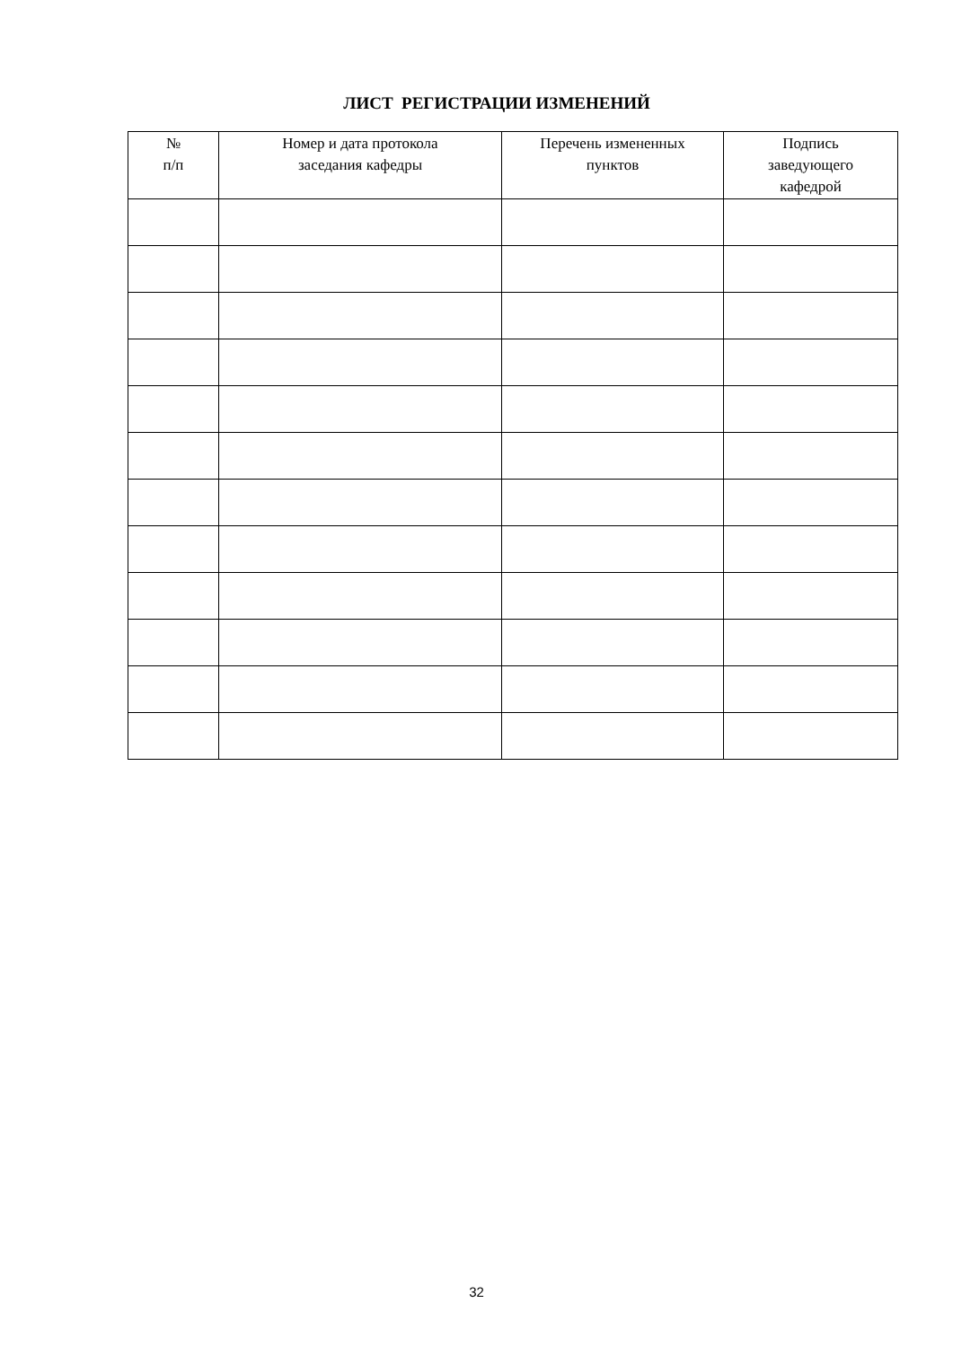ЛИСТ РЕГИСТРАЦИИ ИЗМЕНЕНИЙ
| № п/п | Номер и дата протокола заседания кафедры | Перечень измененных пунктов | Подпись заведующего кафедрой |
| --- | --- | --- | --- |
32